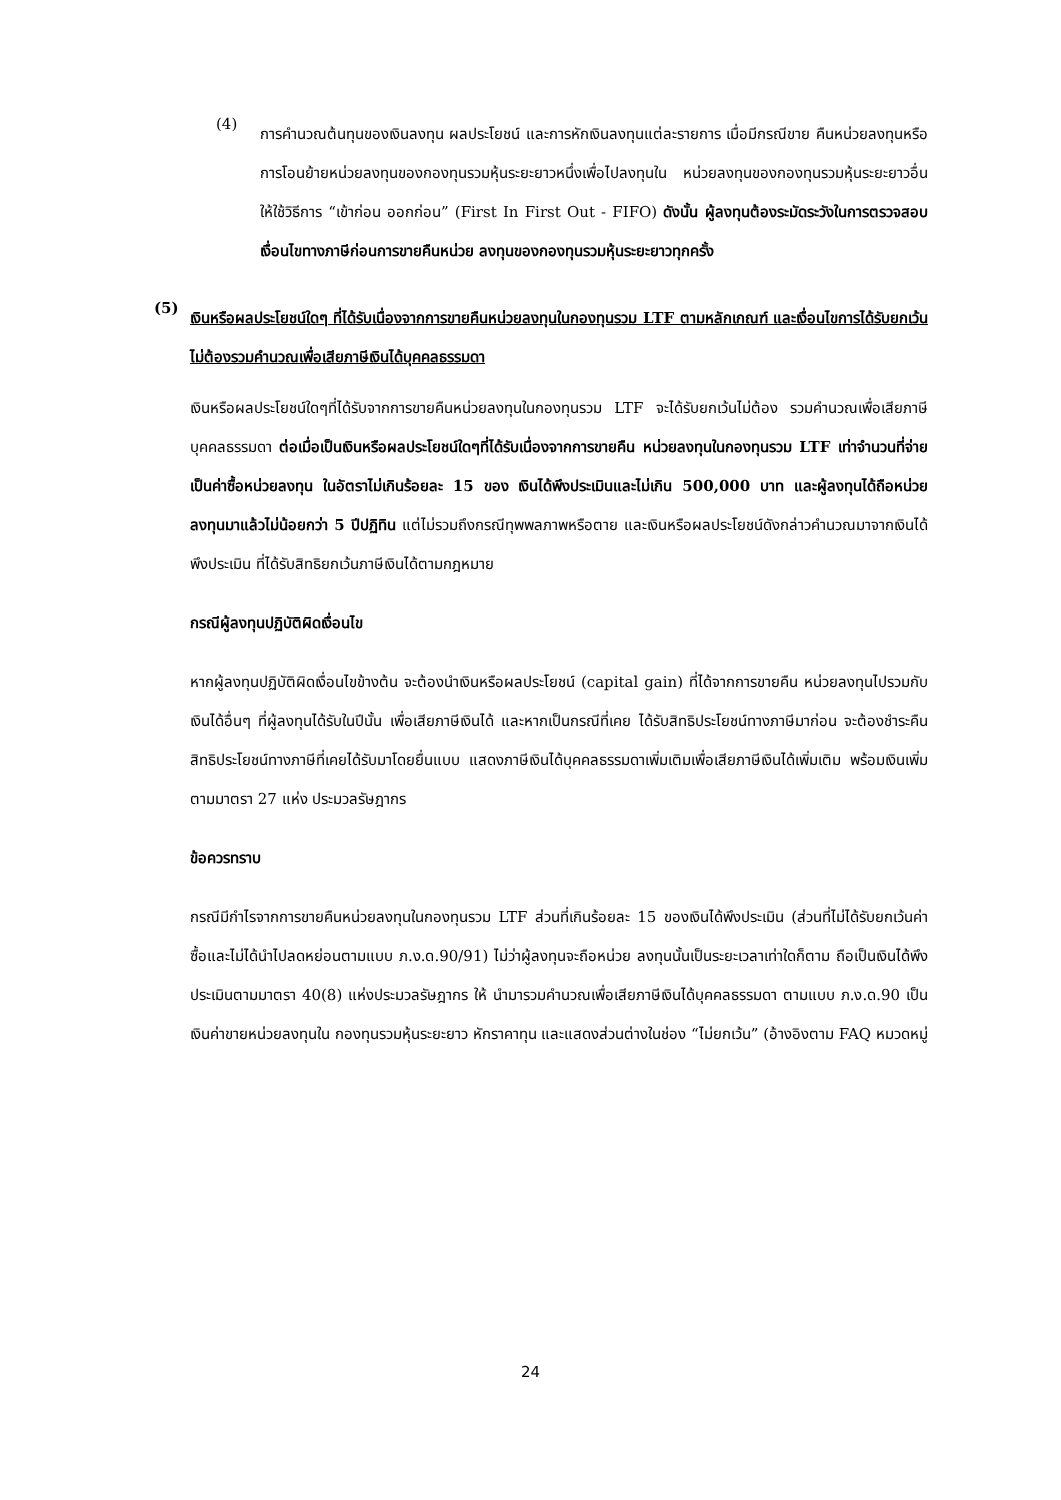(4)
การคำนวณต้นทุนของเงินลงทุน ผลประโยชน์ และการหักเงินลงทุนแต่ละรายการ เมื่อมีกรณีขาย คืนหน่วยลงทุนหรือการโอนย้ายหน่วยลงทุนของกองทุนรวมหุ้นระยะยาวหนึ่งเพื่อไปลงทุนใน หน่วยลงทุนของกองทุนรวมหุ้นระยะยาวอื่น ให้ใช้วิธีการ “เข้าก่อน ออกก่อน” (First In First Out - FIFO) ดังนั้น ผู้ลงทุนต้องระมัดระวังในการตรวจสอบเงื่อนไขทางภาษีก่อนการขายคืนหน่วย ลงทุนของกองทุนรวมหุ้นระยะยาวทุกครั้ง
(5)
เงินหรือผลประโยชน์ใดๆ ที่ได้รับเนื่องจากการขายคืนหน่วยลงทุนในกองทุนรวม LTF ตามหลักเกณฑ์ และเงื่อนไขการได้รับยกเว้นไม่ต้องรวมคำนวณเพื่อเสียภาษีเงินได้บุคคลธรรมดา
เงินหรือผลประโยชน์ใดๆที่ได้รับจากการขายคืนหน่วยลงทุนในกองทุนรวม LTF จะได้รับยกเว้นไม่ต้อง รวมคำนวณเพื่อเสียภาษีบุคคลธรรมดา ต่อเมื่อเป็นเงินหรือผลประโยชน์ใดๆที่ได้รับเนื่องจากการขายคืน หน่วยลงทุนในกองทุนรวม LTF เท่าจำนวนที่จ่ายเป็นค่าซื้อหน่วยลงทุน ในอัตราไม่เกินร้อยละ 15 ของ เงินได้พึงประเมินและไม่เกิน 500,000 บาท และผู้ลงทุนได้ถือหน่วยลงทุนมาแล้วไม่น้อยกว่า 5 ปีปฏิทิน แต่ไม่รวมถึงกรณีทุพพลภาพหรือตาย และเงินหรือผลประโยชน์ดังกล่าวคำนวณมาจากเงินได้พึงประเมิน ที่ได้รับสิทธิยกเว้นภาษีเงินได้ตามกฎหมาย
กรณีผู้ลงทุนปฏิบัติผิดเงื่อนไข
หากผู้ลงทุนปฏิบัติผิดเงื่อนไขข้างต้น จะต้องนำเงินหรือผลประโยชน์ (capital gain) ที่ได้จากการขายคืน หน่วยลงทุนไปรวมกับเงินได้อื่นๆ ที่ผู้ลงทุนได้รับในปีนั้น เพื่อเสียภาษีเงินได้ และหากเป็นกรณีที่เคย ได้รับสิทธิประโยชน์ทางภาษีมาก่อน จะต้องชำระคืนสิทธิประโยชน์ทางภาษีที่เคยได้รับมาโดยยื่นแบบ แสดงภาษีเงินได้บุคคลธรรมดาเพิ่มเติมเพื่อเสียภาษีเงินได้เพิ่มเติม พร้อมเงินเพิ่มตามมาตรา 27 แห่ง ประมวลรัษฎากร
ข้อควรทราบ
กรณีมีกำไรจากการขายคืนหน่วยลงทุนในกองทุนรวม LTF ส่วนที่เกินร้อยละ 15 ของเงินได้พึงประเมิน (ส่วนที่ไม่ได้รับยกเว้นค่าซื้อและไม่ได้นำไปลดหย่อนตามแบบ ภ.ง.ด.90/91) ไม่ว่าผู้ลงทุนจะถือหน่วย ลงทุนนั้นเป็นระยะเวลาเท่าใดก็ตาม ถือเป็นเงินได้พึงประเมินตามมาตรา 40(8) แห่งประมวลรัษฎากร ให้ นำมารวมคำนวณเพื่อเสียภาษีเงินได้บุคคลธรรมดา ตามแบบ ภ.ง.ด.90 เป็นเงินค่าขายหน่วยลงทุนใน กองทุนรวมหุ้นระยะยาว หักราคาทุน และแสดงส่วนต่างในช่อง “ไม่ยกเว้น” (อ้างอิงตาม FAQ หมวดหมู่
24